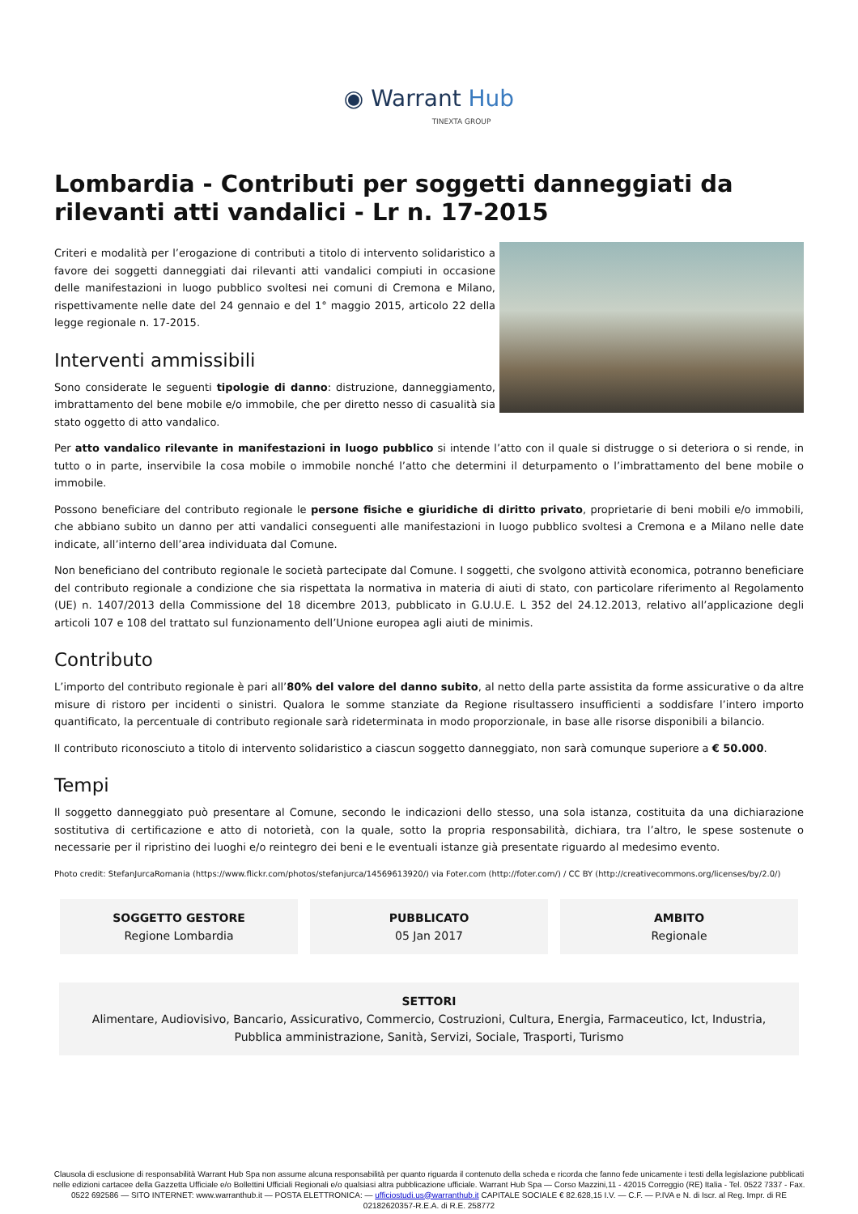◉ Warrant Hub
TINEXTA GROUP
Lombardia - Contributi per soggetti danneggiati da rilevanti atti vandalici - Lr n. 17-2015
Criteri e modalità per l’erogazione di contributi a titolo di intervento solidaristico a favore dei soggetti danneggiati dai rilevanti atti vandalici compiuti in occasione delle manifestazioni in luogo pubblico svoltesi nei comuni di Cremona e Milano, rispettivamente nelle date del 24 gennaio e del 1° maggio 2015, articolo 22 della legge regionale n. 17-2015.
Interventi ammissibili
Sono considerate le seguenti tipologie di danno: distruzione, danneggiamento, imbrattamento del bene mobile e/o immobile, che per diretto nesso di casualità sia stato oggetto di atto vandalico.
Per atto vandalico rilevante in manifestazioni in luogo pubblico si intende l’atto con il quale si distrugge o si deteriora o si rende, in tutto o in parte, inservibile la cosa mobile o immobile nonché l’atto che determini il deturpamento o l’imbrattamento del bene mobile o immobile.
Possono beneficiare del contributo regionale le persone fisiche e giuridiche di diritto privato, proprietarie di beni mobili e/o immobili, che abbiano subito un danno per atti vandalici conseguenti alle manifestazioni in luogo pubblico svoltesi a Cremona e a Milano nelle date indicate, all’interno dell’area individuata dal Comune.
Non beneficiano del contributo regionale le società partecipate dal Comune. I soggetti, che svolgono attività economica, potranno beneficiare del contributo regionale a condizione che sia rispettata la normativa in materia di aiuti di stato, con particolare riferimento al Regolamento (UE) n. 1407/2013 della Commissione del 18 dicembre 2013, pubblicato in G.U.U.E. L 352 del 24.12.2013, relativo all’applicazione degli articoli 107 e 108 del trattato sul funzionamento dell’Unione europea agli aiuti de minimis.
Contributo
L’importo del contributo regionale è pari all’80% del valore del danno subito, al netto della parte assistita da forme assicurative o da altre misure di ristoro per incidenti o sinistri. Qualora le somme stanziate da Regione risultassero insufficienti a soddisfare l’intero importo quantificato, la percentuale di contributo regionale sarà rideterminata in modo proporzionale, in base alle risorse disponibili a bilancio.
Il contributo riconosciuto a titolo di intervento solidaristico a ciascun soggetto danneggiato, non sarà comunque superiore a € 50.000.
Tempi
Il soggetto danneggiato può presentare al Comune, secondo le indicazioni dello stesso, una sola istanza, costituita da una dichiarazione sostitutiva di certificazione e atto di notorietà, con la quale, sotto la propria responsabilità, dichiara, tra l’altro, le spese sostenute o necessarie per il ripristino dei luoghi e/o reintegro dei beni e le eventuali istanze già presentate riguardo al medesimo evento.
Photo credit: StefanJurcaRomania (https://www.flickr.com/photos/stefanjurca/14569613920/) via Foter.com (http://foter.com/) / CC BY (http://creativecommons.org/licenses/by/2.0/)
SOGGETTO GESTORE
Regione Lombardia
PUBBLICATO
05 Jan 2017
AMBITO
Regionale
SETTORI
Alimentare, Audiovisivo, Bancario, Assicurativo, Commercio, Costruzioni, Cultura, Energia, Farmaceutico, Ict, Industria, Pubblica amministrazione, Sanità, Servizi, Sociale, Trasporti, Turismo
Clausola di esclusione di responsabilità Warrant Hub Spa non assume alcuna responsabilità per quanto riguarda il contenuto della scheda e ricorda che fanno fede unicamente i testi della legislazione pubblicati nelle edizioni cartacee della Gazzetta Ufficiale e/o Bollettini Ufficiali Regionali e/o qualsiasi altra pubblicazione ufficiale. Warrant Hub Spa — Corso Mazzini,11 - 42015 Correggio (RE) Italia - Tel. 0522 7337 - Fax. 0522 692586 — SITO INTERNET: www.warranthub.it — POSTA ELETTRONICA: — ufficiostudi.us@warranthub.it CAPITALE SOCIALE € 82.628,15 I.V. — C.F. — P.IVA e N. di Iscr. al Reg. Impr. di RE 02182620357-R.E.A. di R.E. 258772